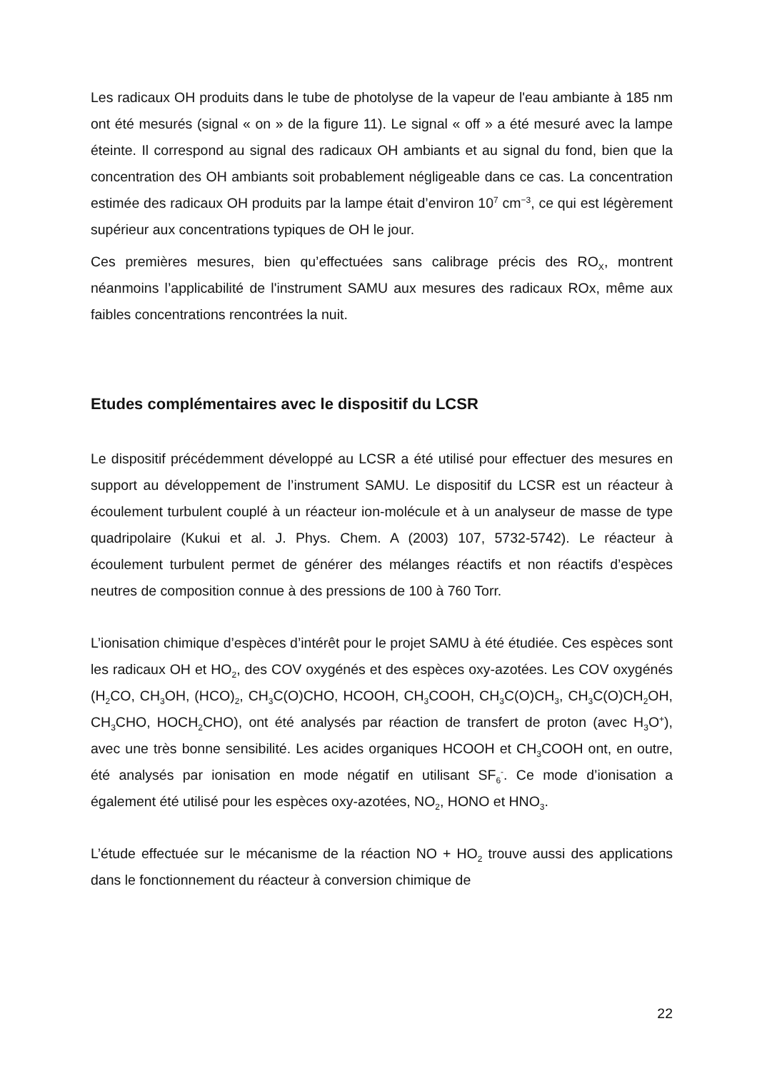Les radicaux OH produits dans le tube de photolyse de la vapeur de l'eau ambiante à 185 nm ont été mesurés (signal « on » de la figure 11). Le signal « off » a été mesuré avec la lampe éteinte. Il correspond au signal des radicaux OH ambiants et au signal du fond, bien que la concentration des OH ambiants soit probablement négligeable dans ce cas. La concentration estimée des radicaux OH produits par la lampe était d’environ 10<sup>7</sup> cm<sup>−3</sup>, ce qui est légèrement supérieur aux concentrations typiques de OH le jour.
Ces premières mesures, bien qu’effectuées sans calibrage précis des RO<sub>X</sub>, montrent néanmoins l’applicabilité de l'instrument SAMU aux mesures des radicaux ROx, même aux faibles concentrations rencontrées la nuit.
Etudes complémentaires avec le dispositif du LCSR
Le dispositif précédemment développé au LCSR a été utilisé pour effectuer des mesures en support au développement de l’instrument SAMU. Le dispositif du LCSR est un réacteur à écoulement turbulent couplé à un réacteur ion-molécule et à un analyseur de masse de type quadripolaire (Kukui et al. J. Phys. Chem. A (2003) 107, 5732-5742). Le réacteur à écoulement turbulent permet de générer des mélanges réactifs et non réactifs d’espèces neutres de composition connue à des pressions de 100 à 760 Torr.
L’ionisation chimique d’espèces d’intérêt pour le projet SAMU à été étudiée. Ces espèces sont les radicaux OH et HO<sub>2</sub>, des COV oxygénés et des espèces oxy-azotées. Les COV oxygénés (H<sub>2</sub>CO, CH<sub>3</sub>OH, (HCO)<sub>2</sub>, CH<sub>3</sub>C(O)CHO, HCOOH, CH<sub>3</sub>COOH, CH<sub>3</sub>C(O)CH<sub>3</sub>, CH<sub>3</sub>C(O)CH<sub>2</sub>OH, CH<sub>3</sub>CHO, HOCH<sub>2</sub>CHO), ont été analysés par réaction de transfert de proton (avec H<sub>3</sub>O<sup>+</sup>), avec une très bonne sensibilité. Les acides organiques HCOOH et CH<sub>3</sub>COOH ont, en outre, été analysés par ionisation en mode négatif en utilisant SF<sub>6</sub><sup>-</sup>. Ce mode d’ionisation a également été utilisé pour les espèces oxy-azotées, NO<sub>2</sub>, HONO et HNO<sub>3</sub>.
L’étude effectuée sur le mécanisme de la réaction NO + HO<sub>2</sub> trouve aussi des applications dans le fonctionnement du réacteur à conversion chimique de
22